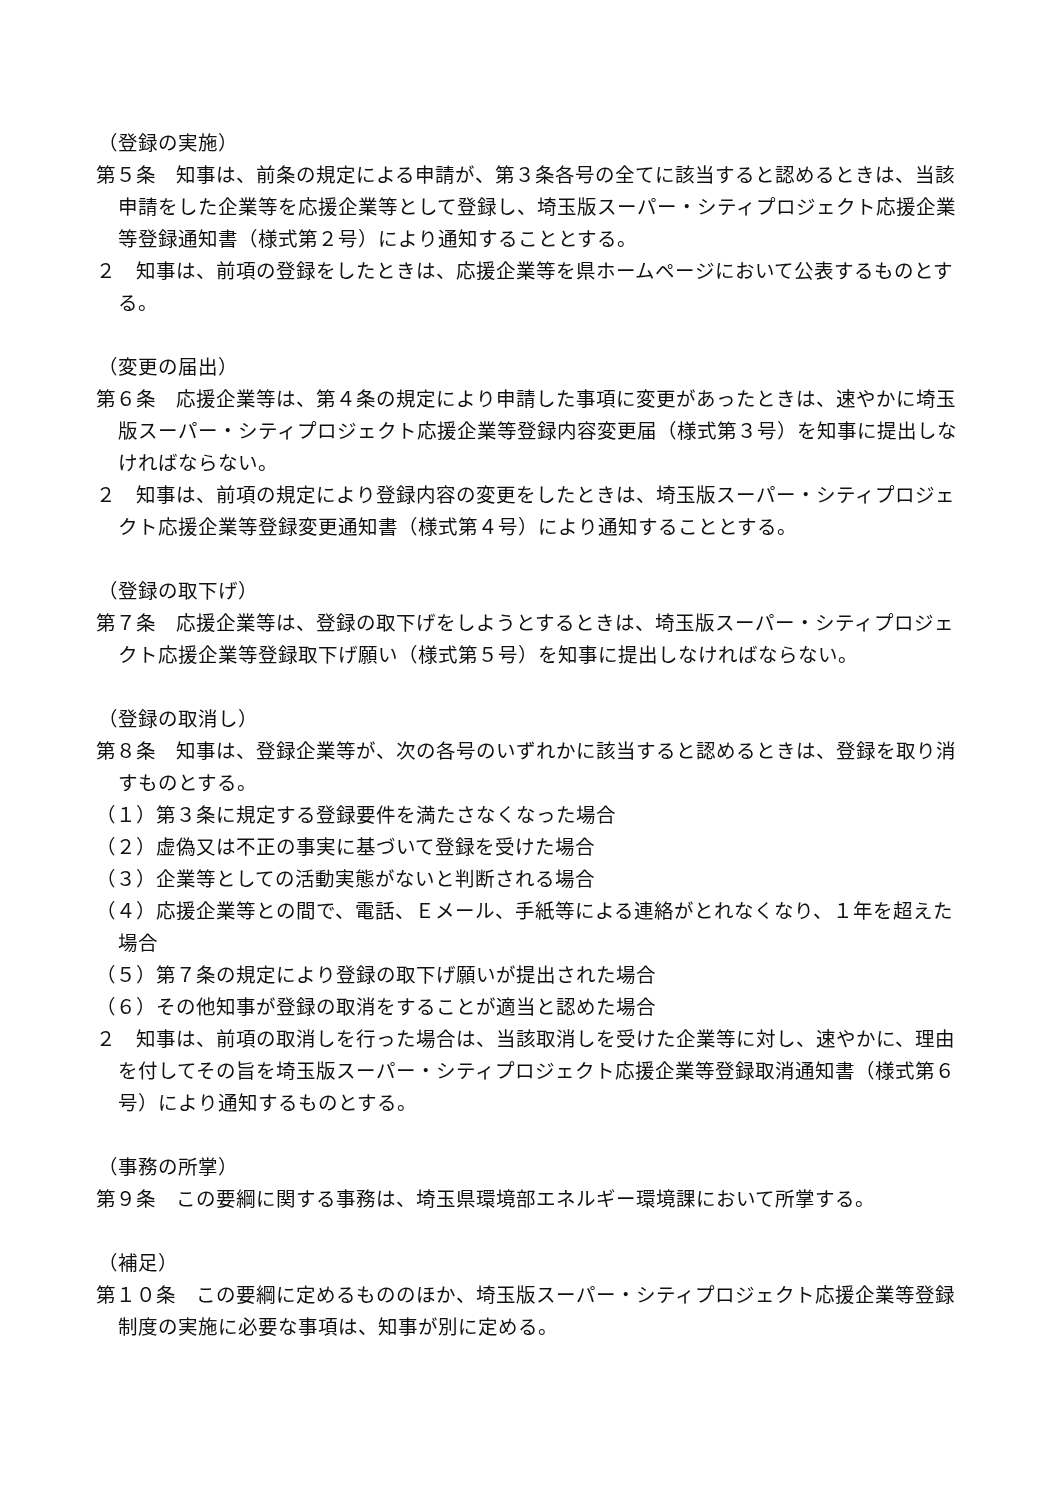（登録の実施）
第５条　知事は、前条の規定による申請が、第３条各号の全てに該当すると認めるときは、当該申請をした企業等を応援企業等として登録し、埼玉版スーパー・シティプロジェクト応援企業等登録通知書（様式第２号）により通知することとする。
２　知事は、前項の登録をしたときは、応援企業等を県ホームページにおいて公表するものとする。
（変更の届出）
第６条　応援企業等は、第４条の規定により申請した事項に変更があったときは、速やかに埼玉版スーパー・シティプロジェクト応援企業等登録内容変更届（様式第３号）を知事に提出しなければならない。
２　知事は、前項の規定により登録内容の変更をしたときは、埼玉版スーパー・シティプロジェクト応援企業等登録変更通知書（様式第４号）により通知することとする。
（登録の取下げ）
第７条　応援企業等は、登録の取下げをしようとするときは、埼玉版スーパー・シティプロジェクト応援企業等登録取下げ願い（様式第５号）を知事に提出しなければならない。
（登録の取消し）
第８条　知事は、登録企業等が、次の各号のいずれかに該当すると認めるときは、登録を取り消すものとする。
（１）第３条に規定する登録要件を満たさなくなった場合
（２）虚偽又は不正の事実に基づいて登録を受けた場合
（３）企業等としての活動実態がないと判断される場合
（４）応援企業等との間で、電話、Ｅメール、手紙等による連絡がとれなくなり、１年を超えた場合
（５）第７条の規定により登録の取下げ願いが提出された場合
（６）その他知事が登録の取消をすることが適当と認めた場合
２　知事は、前項の取消しを行った場合は、当該取消しを受けた企業等に対し、速やかに、理由を付してその旨を埼玉版スーパー・シティプロジェクト応援企業等登録取消通知書（様式第６号）により通知するものとする。
（事務の所掌）
第９条　この要綱に関する事務は、埼玉県環境部エネルギー環境課において所掌する。
（補足）
第１０条　この要綱に定めるもののほか、埼玉版スーパー・シティプロジェクト応援企業等登録制度の実施に必要な事項は、知事が別に定める。